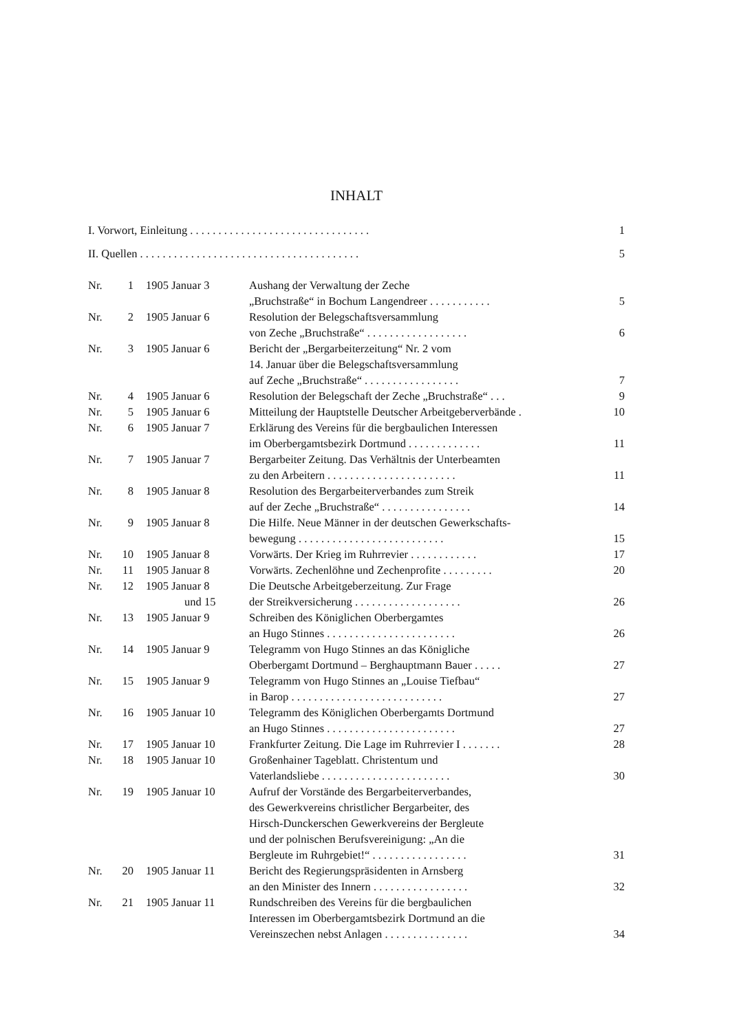INHALT
I. Vorwort, Einleitung . . . . . . . . . . . . . . . . . . . . . . . . . . . . . . . . 1
II. Quellen . . . . . . . . . . . . . . . . . . . . . . . . . . . . . . . . . . . . . . . 5
| Nr. | 1 | 1905 Januar 3 | Aushang der Verwaltung der Zeche „Bruchstraße“ in Bochum Langendreer . . . . . . . . . . . | 5 |
| Nr. | 2 | 1905 Januar 6 | Resolution der Belegschaftsversammlung von Zeche „Bruchstraße“ . . . . . . . . . . . . . . . . . . | 6 |
| Nr. | 3 | 1905 Januar 6 | Bericht der „Bergarbeiterzeitung“ Nr. 2 vom 14. Januar über die Belegschaftsversammlung auf Zeche „Bruchstraße“ . . . . . . . . . . . . . . . . . | 7 |
| Nr. | 4 | 1905 Januar 6 | Resolution der Belegschaft der Zeche „Bruchstraße“ . . . | 9 |
| Nr. | 5 | 1905 Januar 6 | Mitteilung der Hauptstelle Deutscher Arbeitgeberverbände . | 10 |
| Nr. | 6 | 1905 Januar 7 | Erklärung des Vereins für die bergbaulichen Interessen im Oberbergamtsbezirk Dortmund . . . . . . . . . . . . . | 11 |
| Nr. | 7 | 1905 Januar 7 | Bergarbeiter Zeitung. Das Verhältnis der Unterbeamten zu den Arbeitern . . . . . . . . . . . . . . . . . . . . . . . | 11 |
| Nr. | 8 | 1905 Januar 8 | Resolution des Bergarbeiterverbandes zum Streik auf der Zeche „Bruchstraße“ . . . . . . . . . . . . . . . . | 14 |
| Nr. | 9 | 1905 Januar 8 | Die Hilfe. Neue Männer in der deutschen Gewerkschafts- bewegung . . . . . . . . . . . . . . . . . . . . . . . . . . | 15 |
| Nr. | 10 | 1905 Januar 8 | Vorwärts. Der Krieg im Ruhrrevier . . . . . . . . . . . . | 17 |
| Nr. | 11 | 1905 Januar 8 | Vorwärts. Zechenlöhne und Zechenprofite . . . . . . . . . | 20 |
| Nr. | 12 | 1905 Januar 8 und 15 | Die Deutsche Arbeitgeberzeitung. Zur Frage der Streikversicherung . . . . . . . . . . . . . . . . . . . | 26 |
| Nr. | 13 | 1905 Januar 9 | Schreiben des Königlichen Oberbergamtes an Hugo Stinnes . . . . . . . . . . . . . . . . . . . . . . . | 26 |
| Nr. | 14 | 1905 Januar 9 | Telegramm von Hugo Stinnes an das Königliche Oberbergamt Dortmund – Berghauptmann Bauer . . . . . | 27 |
| Nr. | 15 | 1905 Januar 9 | Telegramm von Hugo Stinnes an „Louise Tiefbau“ in Barop . . . . . . . . . . . . . . . . . . . . . . . . . . . | 27 |
| Nr. | 16 | 1905 Januar 10 | Telegramm des Königlichen Oberbergamts Dortmund an Hugo Stinnes . . . . . . . . . . . . . . . . . . . . . . . | 27 |
| Nr. | 17 | 1905 Januar 10 | Frankfurter Zeitung. Die Lage im Ruhrrevier I . . . . . . . | 28 |
| Nr. | 18 | 1905 Januar 10 | Großenhainer Tageblatt. Christentum und Vaterlandsliebe . . . . . . . . . . . . . . . . . . . . . . . | 30 |
| Nr. | 19 | 1905 Januar 10 | Aufruf der Vorstände des Bergarbeiterverbandes, des Gewerkvereins christlicher Bergarbeiter, des Hirsch-Dunckerschen Gewerkvereins der Bergleute und der polnischen Berufsvereinigung: „An die Bergleute im Ruhrgebiet!“ . . . . . . . . . . . . . . . . . | 31 |
| Nr. | 20 | 1905 Januar 11 | Bericht des Regierungspräsidenten in Arnsberg an den Minister des Innern . . . . . . . . . . . . . . . . . | 32 |
| Nr. | 21 | 1905 Januar 11 | Rundschreiben des Vereins für die bergbaulichen Interessen im Oberbergamtsbezirk Dortmund an die Vereinszechen nebst Anlagen . . . . . . . . . . . . . . . | 34 |